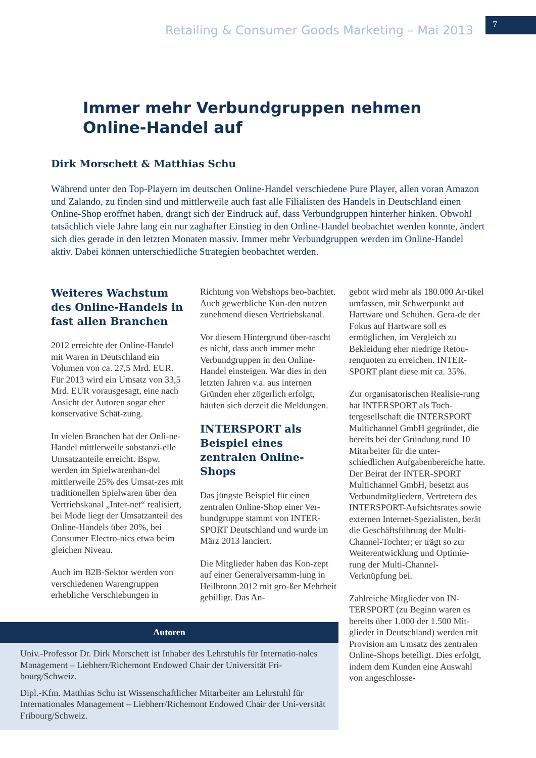Retailing & Consumer Goods Marketing – Mai 2013
7
Immer mehr Verbundgruppen nehmen Online-Handel auf
Dirk Morschett & Matthias Schu
Während unter den Top-Playern im deutschen Online-Handel verschiedene Pure Player, allen voran Amazon und Zalando, zu finden sind und mittlerweile auch fast alle Filialisten des Handels in Deutschland einen Online-Shop eröffnet haben, drängt sich der Eindruck auf, dass Verbundgruppen hinterher hinken. Obwohl tatsächlich viele Jahre lang ein nur zaghafter Einstieg in den Online-Handel beobachtet werden konnte, ändert sich dies gerade in den letzten Monaten massiv. Immer mehr Verbundgruppen werden im Online-Handel aktiv. Dabei können unterschiedliche Strategien beobachtet werden.
Weiteres Wachstum des Online-Handels in fast allen Branchen
2012 erreichte der Online-Handel mit Waren in Deutschland ein Volumen von ca. 27,5 Mrd. EUR. Für 2013 wird ein Umsatz von 33,5 Mrd. EUR vorausgesagt, eine nach Ansicht der Autoren sogar eher konservative Schät-zung.
In vielen Branchen hat der Onli-ne-Handel mittlerweile substanzi-elle Umsatzanteile erreicht. Bspw. werden im Spielwarenhan-del mittlerweile 25% des Umsat-zes mit traditionellen Spielwaren über den Vertriebskanal „Inter-net“ realisiert, bei Mode liegt der Umsatzanteil des Online-Handels über 20%, bei Consumer Electro-nics etwa beim gleichen Niveau.
Auch im B2B-Sektor werden von verschiedenen Warengruppen erhebliche Verschiebungen in
Richtung von Webshops beo-bachtet. Auch gewerbliche Kun-den nutzen zunehmend diesen Vertriebskanal.
Vor diesem Hintergrund über-rascht es nicht, dass auch immer mehr Verbundgruppen in den Online-Handel einsteigen. War dies in den letzten Jahren v.a. aus internen Gründen eher zögerlich erfolgt, häufen sich derzeit die Meldungen.
INTERSPORT als Beispiel eines zentralen Online-Shops
Das jüngste Beispiel für einen zentralen Online-Shop einer Ver-bundgruppe stammt von INTER-SPORT Deutschland und wurde im März 2013 lanciert.
Die Mitglieder haben das Kon-zept auf einer Generalversamm-lung in Heilbronn 2012 mit gro-ßer Mehrheit gebilligt. Das An-
gebot wird mehr als 180.000 Ar-tikel umfassen, mit Schwerpunkt auf Hartware und Schuhen. Gera-de der Fokus auf Hartware soll es ermöglichen, im Vergleich zu Bekleidung eher niedrige Retou-renquoten zu erreichen. INTER-SPORT plant diese mit ca. 35%.
Zur organisatorischen Realisie-rung hat INTERSPORT als Toch-tergesellschaft die INTERSPORT Multichannel GmbH gegründet, die bereits bei der Gründung rund 10 Mitarbeiter für die unter-schiedlichen Aufgabenbereiche hatte. Der Beirat der INTER-SPORT Multichannel GmbH, besetzt aus Verbundmitgliedern, Vertretern des INTERSPORT-Aufsichtsrates sowie externen Internet-Spezialisten, berät die Geschäftsführung der Multi-Channel-Tochter; er trägt so zur Weiterentwicklung und Optimie-rung der Multi-Channel-Verknüpfung bei.
Zahlreiche Mitglieder von IN-TERSPORT (zu Beginn waren es bereits über 1.000 der 1.500 Mit-glieder in Deutschland) werden mit Provision am Umsatz des zentralen Online-Shops beteiligt. Dies erfolgt, indem dem Kunden eine Auswahl von angeschlosse-
Autoren
Univ.-Professor Dr. Dirk Morschett ist Inhaber des Lehrstuhls für Internatio-nales Management – Liebherr/Richemont Endowed Chair der Universität Fri-bourg/Schweiz.
Dipl.-Kfm. Matthias Schu ist Wissenschaftlicher Mitarbeiter am Lehrstuhl für Internationales Management – Liebherr/Richemont Endowed Chair der Uni-versität Fribourg/Schweiz.